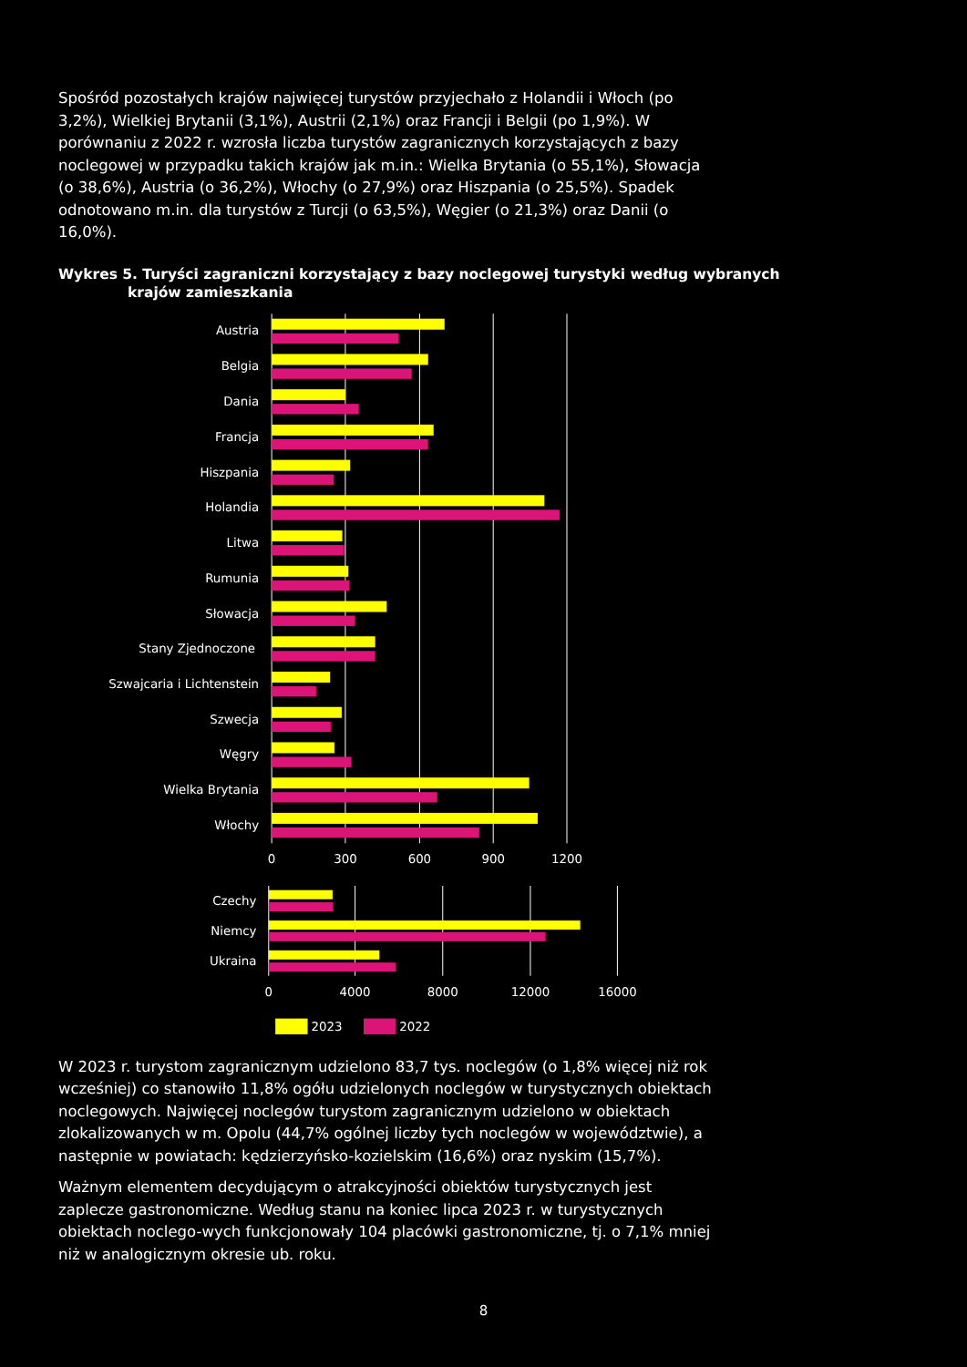Spośród pozostałych krajów najwięcej turystów przyjechało z Holandii i Włoch (po 3,2%), Wielkiej Brytanii (3,1%), Austrii (2,1%) oraz Francji i Belgii (po 1,9%). W porównaniu z 2022 r. wzrosła liczba turystów zagranicznych korzystających z bazy noclegowej w przypadku takich krajów jak m.in.: Wielka Brytania (o 55,1%), Słowacja (o 38,6%), Austria (o 36,2%), Włochy (o 27,9%) oraz Hiszpania (o 25,5%). Spadek odnotowano m.in. dla turystów z Turcji (o 63,5%), Węgier (o 21,3%) oraz Danii (o 16,0%).
Wykres 5. Turyści zagraniczni korzystający z bazy noclegowej turystyki według wybranych krajów zamieszkania
Austria
Belgia
Dania
Francja
Hiszpania
Holandia
Litwa
Rumunia
Słowacja
Stany Zjednoczone
Szwajcaria i Lichtenstein
Szwecja
Węgry
Wielka Brytania
Włochy
Czechy
Niemcy
Ukraina
0
300
600
900
1200
0
4000
8000
12000
16000
2023
2022
W 2023 r. turystom zagranicznym udzielono 83,7 tys. noclegów (o 1,8% więcej niż rok wcześniej) co stanowiło 11,8% ogółu udzielonych noclegów w turystycznych obiektach noclegowych. Najwięcej noclegów turystom zagranicznym udzielono w obiektach zlokalizowanych w m. Opolu (44,7% ogólnej liczby tych noclegów w województwie), a następnie w powiatach: kędzierzyńsko-kozielskim (16,6%) oraz nyskim (15,7%).
Ważnym elementem decydującym o atrakcyjności obiektów turystycznych jest zaplecze gastronomiczne. Według stanu na koniec lipca 2023 r. w turystycznych obiektach noclego-wych funkcjonowały 104 placówki gastronomiczne, tj. o 7,1% mniej niż w analogicznym okresie ub. roku.
8